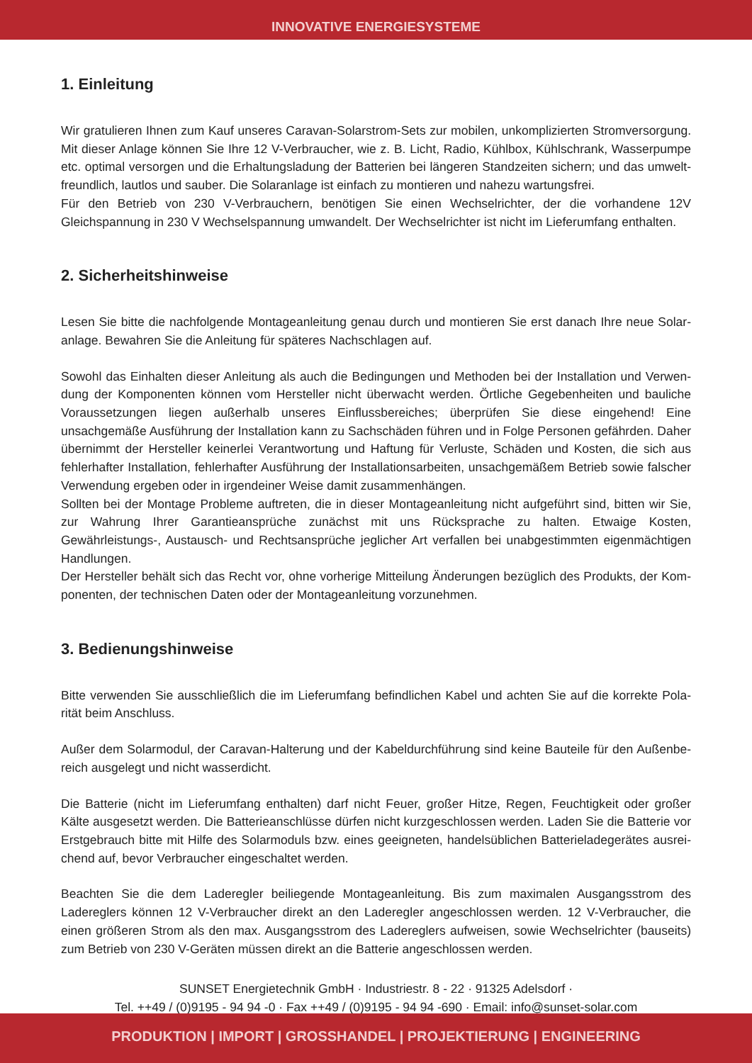INNOVATIVE ENERGIESYSTEME
1. Einleitung
Wir gratulieren Ihnen zum Kauf unseres Caravan-Solarstrom-Sets zur mobilen, unkomplizierten Stromversorgung. Mit dieser Anlage können Sie Ihre 12 V-Verbraucher, wie z. B. Licht, Radio, Kühlbox, Kühlschrank, Wasserpumpe etc. optimal versorgen und die Erhaltungsladung der Batterien bei längeren Standzeiten sichern; und das umwelt­freundlich, lautlos und sauber. Die Solaranlage ist einfach zu montieren und nahezu wartungsfrei.
Für den Betrieb von 230 V-Verbrauchern, benötigen Sie einen Wechselrichter, der die vorhandene 12V Gleichspan­nung in 230 V Wechselspannung umwandelt. Der Wechselrichter ist nicht im Lieferumfang enthalten.
2. Sicherheitshinweise
Lesen Sie bitte die nachfolgende Montageanleitung genau durch und montieren Sie erst danach Ihre neue Solar­anlage. Bewahren Sie die Anleitung für späteres Nachschlagen auf.
Sowohl das Einhalten dieser Anleitung als auch die Bedingungen und Methoden bei der Installation und Verwen­dung der Komponenten können vom Hersteller nicht überwacht werden. Örtliche Gegebenheiten und bauliche Voraussetzungen liegen außerhalb unseres Einflussbereiches; überprüfen Sie diese eingehend! Eine unsachgemäße Ausführung der Installation kann zu Sachschäden führen und in Folge Personen gefährden. Daher übernimmt der Hersteller keinerlei Verantwortung und Haftung für Verluste, Schäden und Kosten, die sich aus fehlerhafter Ins­tallation, fehlerhafter Ausführung der Installationsarbeiten, unsachgemäßem Betrieb sowie falscher Verwendung ergeben oder in irgendeiner Weise damit zusammenhängen.
Sollten bei der Montage Probleme auftreten, die in dieser Montageanleitung nicht aufgeführt sind, bitten wir Sie, zur Wahrung Ihrer Garantieansprüche zunächst mit uns Rücksprache zu halten. Etwaige Kosten, Gewährleistungs-, Austausch- und Rechtsansprüche jeglicher Art verfallen bei unabgestimmten eigenmächtigen Handlungen.
Der Hersteller behält sich das Recht vor, ohne vorherige Mitteilung Änderungen bezüglich des Produkts, der Kom­ponenten, der technischen Daten oder der Montageanleitung vorzunehmen.
3. Bedienungshinweise
Bitte verwenden Sie ausschließlich die im Lieferumfang befindlichen Kabel und achten Sie auf die korrekte Pola­rität beim Anschluss.
Außer dem Solarmodul, der Caravan-Halterung und der Kabeldurchführung sind keine Bauteile für den Außenbe­reich ausgelegt und nicht wasserdicht.
Die Batterie (nicht im Lieferumfang enthalten) darf nicht Feuer, großer Hitze, Regen, Feuchtigkeit oder großer Kälte ausgesetzt werden. Die Batterieanschlüsse dürfen nicht kurzgeschlossen werden. Laden Sie die Batterie vor Erstgebrauch bitte mit Hilfe des Solarmoduls bzw. eines geeigneten, handelsüblichen Batterieladegerätes ausrei­chend auf, bevor Verbraucher eingeschaltet werden.
Beachten Sie die dem Laderegler beiliegende Montageanleitung. Bis zum maximalen Ausgangsstrom des Ladereg­lers können 12 V-Verbraucher direkt an den Laderegler angeschlossen werden. 12 V-Verbraucher, die einen grö­ßeren Strom als den max. Ausgangsstrom des Ladereglers aufweisen, sowie Wechselrichter (bauseits) zum Betrieb von 230 V-Geräten müssen direkt an die Batterie angeschlossen werden.
SUNSET Energietechnik GmbH · Industriestr. 8 - 22 · 91325 Adelsdorf ·
Tel. ++49 / (0)9195 - 94 94 -0 · Fax ++49 / (0)9195 - 94 94 -690 · Email: info@sunset-solar.com
PRODUKTION | IMPORT | GROSSHANDEL | PROJEKTIERUNG | ENGINEERING